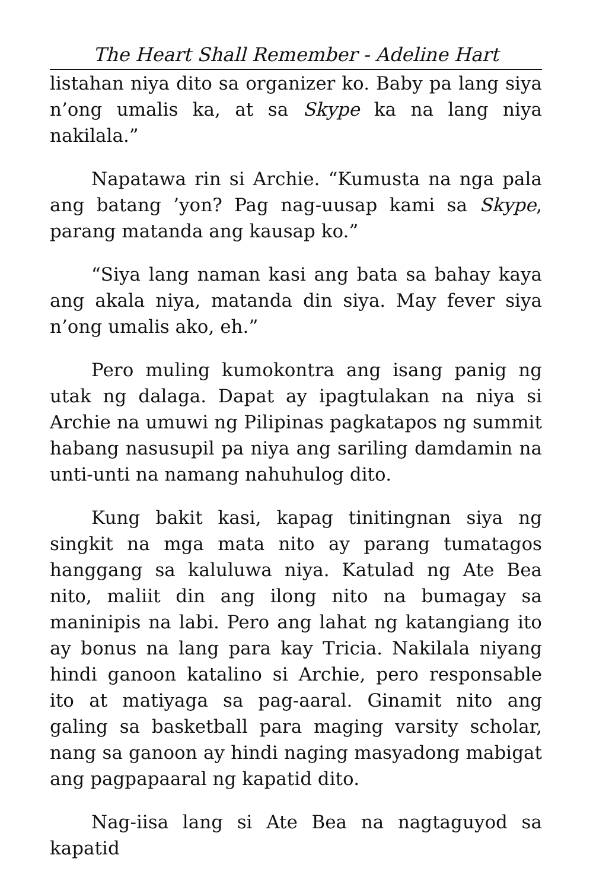The Heart Shall Remember - Adeline Hart
listahan niya dito sa organizer ko. Baby pa lang siya n’ong umalis ka, at sa Skype ka na lang niya nakilala.”
Napatawa rin si Archie. “Kumusta na nga pala ang batang ’yon? Pag nag-uusap kami sa Skype, parang matanda ang kausap ko.”
“Siya lang naman kasi ang bata sa bahay kaya ang akala niya, matanda din siya. May fever siya n’ong umalis ako, eh.”
Pero muling kumokontra ang isang panig ng utak ng dalaga. Dapat ay ipagtulakan na niya si Archie na umuwi ng Pilipinas pagkatapos ng summit habang nasusupil pa niya ang sariling damdamin na unti-unti na namang nahuhulog dito.
Kung bakit kasi, kapag tinitingnan siya ng singkit na mga mata nito ay parang tumatagos hanggang sa kaluluwa niya. Katulad ng Ate Bea nito, maliit din ang ilong nito na bumagay sa maninipis na labi. Pero ang lahat ng katangiang ito ay bonus na lang para kay Tricia. Nakilala niyang hindi ganoon katalino si Archie, pero responsable ito at matiyaga sa pag-aaral. Ginamit nito ang galing sa basketball para maging varsity scholar, nang sa ganoon ay hindi naging masyadong mabigat ang pagpapaaral ng kapatid dito.
Nag-iisa lang si Ate Bea na nagtaguyod sa kapatid